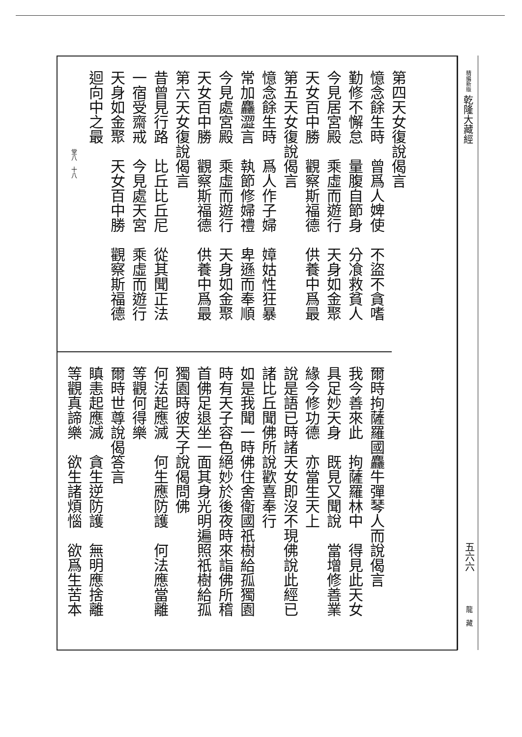第四天女復說偈言
憶念餘生時　曾爲人婢使　不盜不貪嗜
勤修不懈怠　量腹自節身　分飡救貧人
今見居宮殿　乘虛而遊行　天身如金聚
天女百中勝　觀察斯福德　供養中爲最
第五天女復說偈言
憶念餘生時　爲人作子婦　嫜姑性狂暴
常加麤澀言　執節修婦禮　卑遜而奉順
今見處宮殿　乘虛而遊行　天身如金聚
天女百中勝　觀察斯福德　供養中爲最
第六天女復說偈言
昔曾見行路　比丘比丘尼　從其聞正法
一宿受齋戒　今見處天宮　乘虛而遊行
天身如金聚　天女百中勝　觀察斯福德
迴向中之最
堂八　十八
爾時拘薩羅國麤牛彈琴人而說偈言
我今善來此　拘薩羅林中　得見此天女
具足妙天身　既見又聞說　當增修善業
緣今修功德　亦當生天上
說是語已時諸天女即沒不現佛說此經已
諸比丘聞佛所說歡喜奉行
如是我聞一時佛住舍衛國祇樹給孤獨園
時有天子容色絕妙於後夜時來詣佛所稽
首佛足退坐一面其身光明遍照祇樹給孤
獨園時彼天子說偈問佛
何法起應滅　何生應防護　何法應當離
等觀何得樂
爾時世尊說偈答言
瞋恚起應滅　貪生逆防護　無明應捨離
等觀真諦樂　欲生諸煩惱　欲爲生苦本
精編新版 乾隆大藏經
五六六
龍　藏